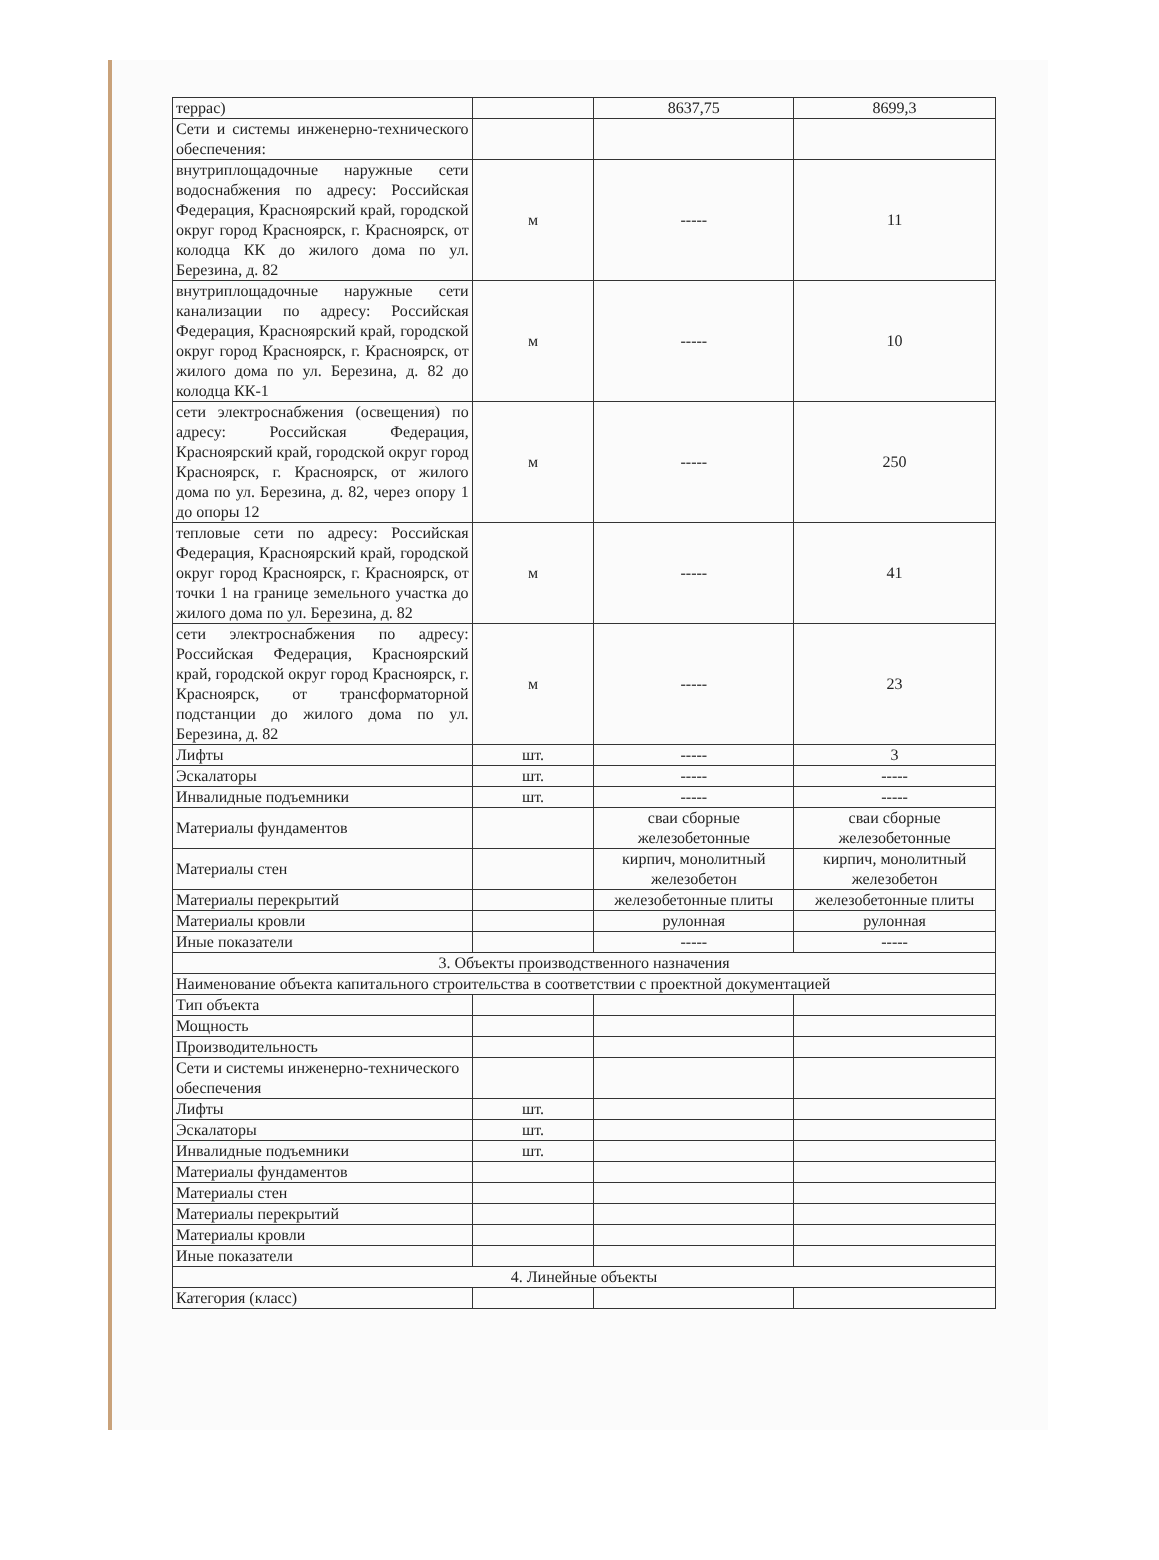| террас) | | 8637,75 | 8699,3 |
| Сети и системы инженерно-технического обеспечения: | | | |
| внутриплощадочные наружные сети водоснабжения по адресу: Российская Федерация, Красноярский край, городской округ город Красноярск, г. Красноярск, от колодца КК до жилого дома по ул. Березина, д. 82 | м | ----- | 11 |
| внутриплощадочные наружные сети канализации по адресу: Российская Федерация, Красноярский край, городской округ город Красноярск, г. Красноярск, от жилого дома по ул. Березина, д. 82 до колодца КК-1 | м | ----- | 10 |
| сети электроснабжения (освещения) по адресу: Российская Федерация, Красноярский край, городской округ город Красноярск, г. Красноярск, от жилого дома по ул. Березина, д. 82, через опору 1 до опоры 12 | м | ----- | 250 |
| тепловые сети по адресу: Российская Федерация, Красноярский край, городской округ город Красноярск, г. Красноярск, от точки 1 на границе земельного участка до жилого дома по ул. Березина, д. 82 | м | ----- | 41 |
| сети электроснабжения по адресу: Российская Федерация, Красноярский край, городской округ город Красноярск, г. Красноярск, от трансформаторной подстанции до жилого дома по ул. Березина, д. 82 | м | ----- | 23 |
| Лифты | шт. | ----- | 3 |
| Эскалаторы | шт. | ----- | ----- |
| Инвалидные подъемники | шт. | ----- | ----- |
| Материалы фундаментов | | сваи сборные железобетонные | сваи сборные железобетонные |
| Материалы стен | | кирпич, монолитный железобетон | кирпич, монолитный железобетон |
| Материалы перекрытий | | железобетонные плиты | железобетонные плиты |
| Материалы кровли | | рулонная | рулонная |
| Иные показатели | | ----- | ----- |
| 3. Объекты производственного назначения | | | |
| Наименование объекта капитального строительства в соответствии с проектной документацией | | | |
| Тип объекта | | | |
| Мощность | | | |
| Производительность | | | |
| Сети и системы инженерно-технического обеспечения | | | |
| Лифты | шт. | | |
| Эскалаторы | шт. | | |
| Инвалидные подъемники | шт. | | |
| Материалы фундаментов | | | |
| Материалы стен | | | |
| Материалы перекрытий | | | |
| Материалы кровли | | | |
| Иные показатели | | | |
| 4. Линейные объекты | | | |
| Категория (класс) | | | |